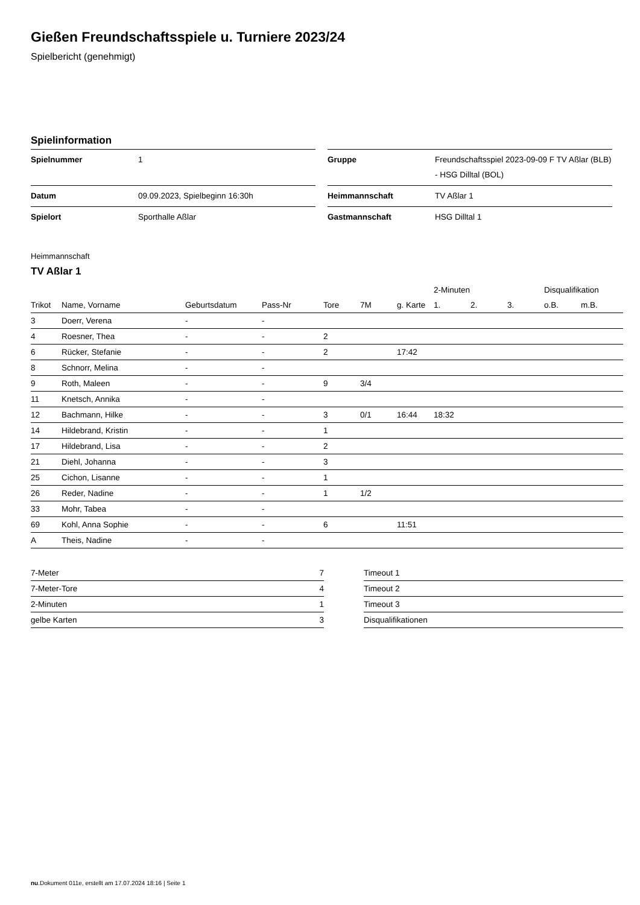Gießen Freundschaftsspiele u. Turniere 2023/24
Spielbericht (genehmigt)
Spielinformation
| Spielnummer | 1 |
| Datum | 09.09.2023, Spielbeginn 16:30h |
| Spielort | Sporthalle Aßlar |
| Gruppe | Freundschaftsspiel 2023-09-09 F TV Aßlar (BLB) - HSG Dilltal (BOL) |
| Heimmannschaft | TV Aßlar 1 |
| Gastmannschaft | HSG Dilltal 1 |
Heimmannschaft
TV Aßlar 1
| | | | | | | | 2-Minuten | | | Disqualifikation | |
| --- | --- | --- | --- | --- | --- | --- | --- | --- | --- | --- | --- |
| Trikot | Name, Vorname | Geburtsdatum | Pass-Nr | Tore | 7M | g. Karte | 1. | 2. | 3. | o.B. | m.B. |
| 3 | Doerr, Verena | - | - | | | | | | | | |
| 4 | Roesner, Thea | - | - | 2 | | | | | | | |
| 6 | Rücker, Stefanie | - | - | 2 | | 17:42 | | | | | |
| 8 | Schnorr, Melina | - | - | | | | | | | | |
| 9 | Roth, Maleen | - | - | 9 | 3/4 | | | | | | |
| 11 | Knetsch, Annika | - | - | | | | | | | | |
| 12 | Bachmann, Hilke | - | - | 3 | 0/1 | 16:44 | 18:32 | | | | |
| 14 | Hildebrand, Kristin | - | - | 1 | | | | | | | |
| 17 | Hildebrand, Lisa | - | - | 2 | | | | | | | |
| 21 | Diehl, Johanna | - | - | 3 | | | | | | | |
| 25 | Cichon, Lisanne | - | - | 1 | | | | | | | |
| 26 | Reder, Nadine | - | - | 1 | 1/2 | | | | | | |
| 33 | Mohr, Tabea | - | - | | | | | | | | |
| 69 | Kohl, Anna Sophie | - | - | 6 | | 11:51 | | | | | |
| A | Theis, Nadine | - | - | | | | | | | | |
| 7-Meter | 7 |
| 7-Meter-Tore | 4 |
| 2-Minuten | 1 |
| gelbe Karten | 3 |
| Timeout 1 |
| Timeout 2 |
| Timeout 3 |
| Disqualifikationen |
nu.Dokument 011e, erstellt am 17.07.2024 18:16 | Seite 1